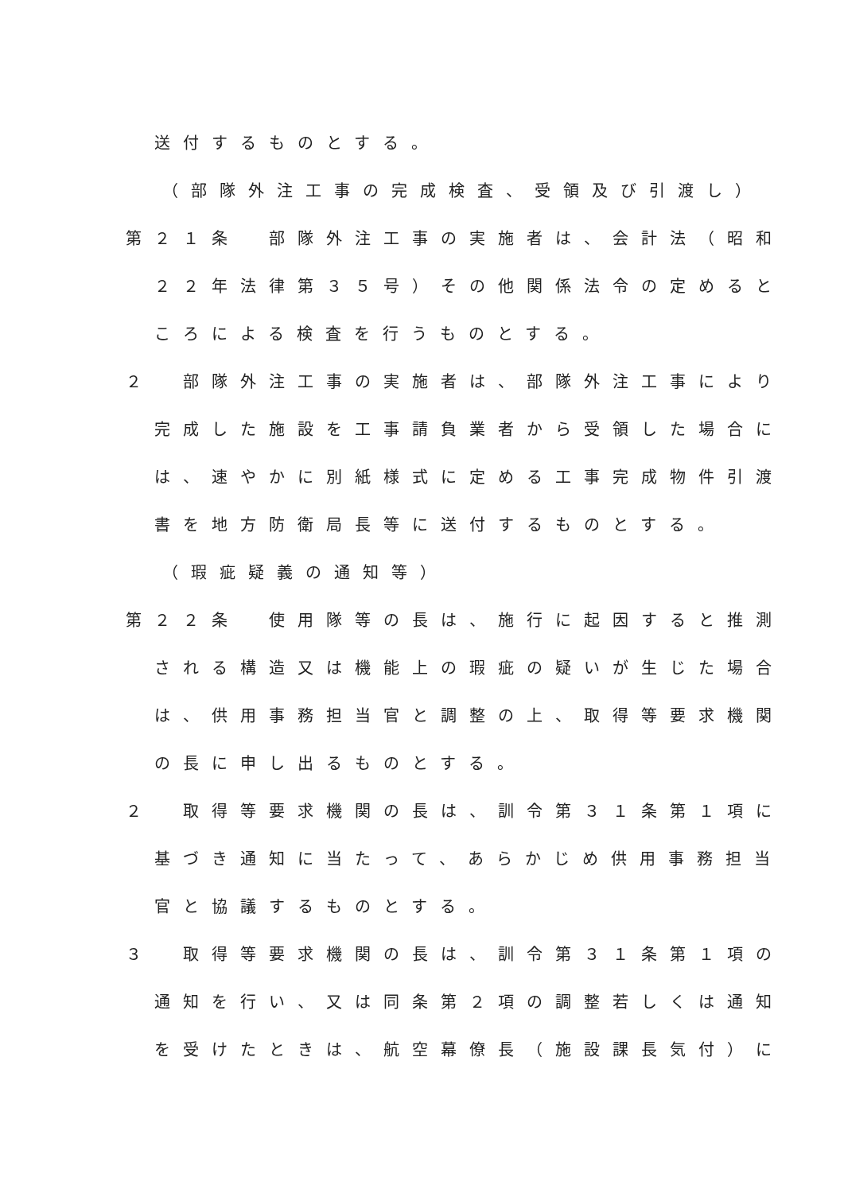送付するものとする。
（部隊外注工事の完成検査、受領及び引渡し）
第２１条　部隊外注工事の実施者は、会計法（昭和
２２年法律第３５号）その他関係法令の定めると
ころによる検査を行うものとする。
２　部隊外注工事の実施者は、部隊外注工事により
完成した施設を工事請負業者から受領した場合に
は、速やかに別紙様式に定める工事完成物件引渡
書を地方防衛局長等に送付するものとする。
（瑕疵疑義の通知等）
第２２条　使用隊等の長は、施行に起因すると推測
される構造又は機能上の瑕疵の疑いが生じた場合
は、供用事務担当官と調整の上、取得等要求機関
の長に申し出るものとする。
２　取得等要求機関の長は、訓令第３１条第１項に
基づき通知に当たって、あらかじめ供用事務担当
官と協議するものとする。
３　取得等要求機関の長は、訓令第３１条第１項の
通知を行い、又は同条第２項の調整若しくは通知
を受けたときは、航空幕僚長（施設課長気付）に